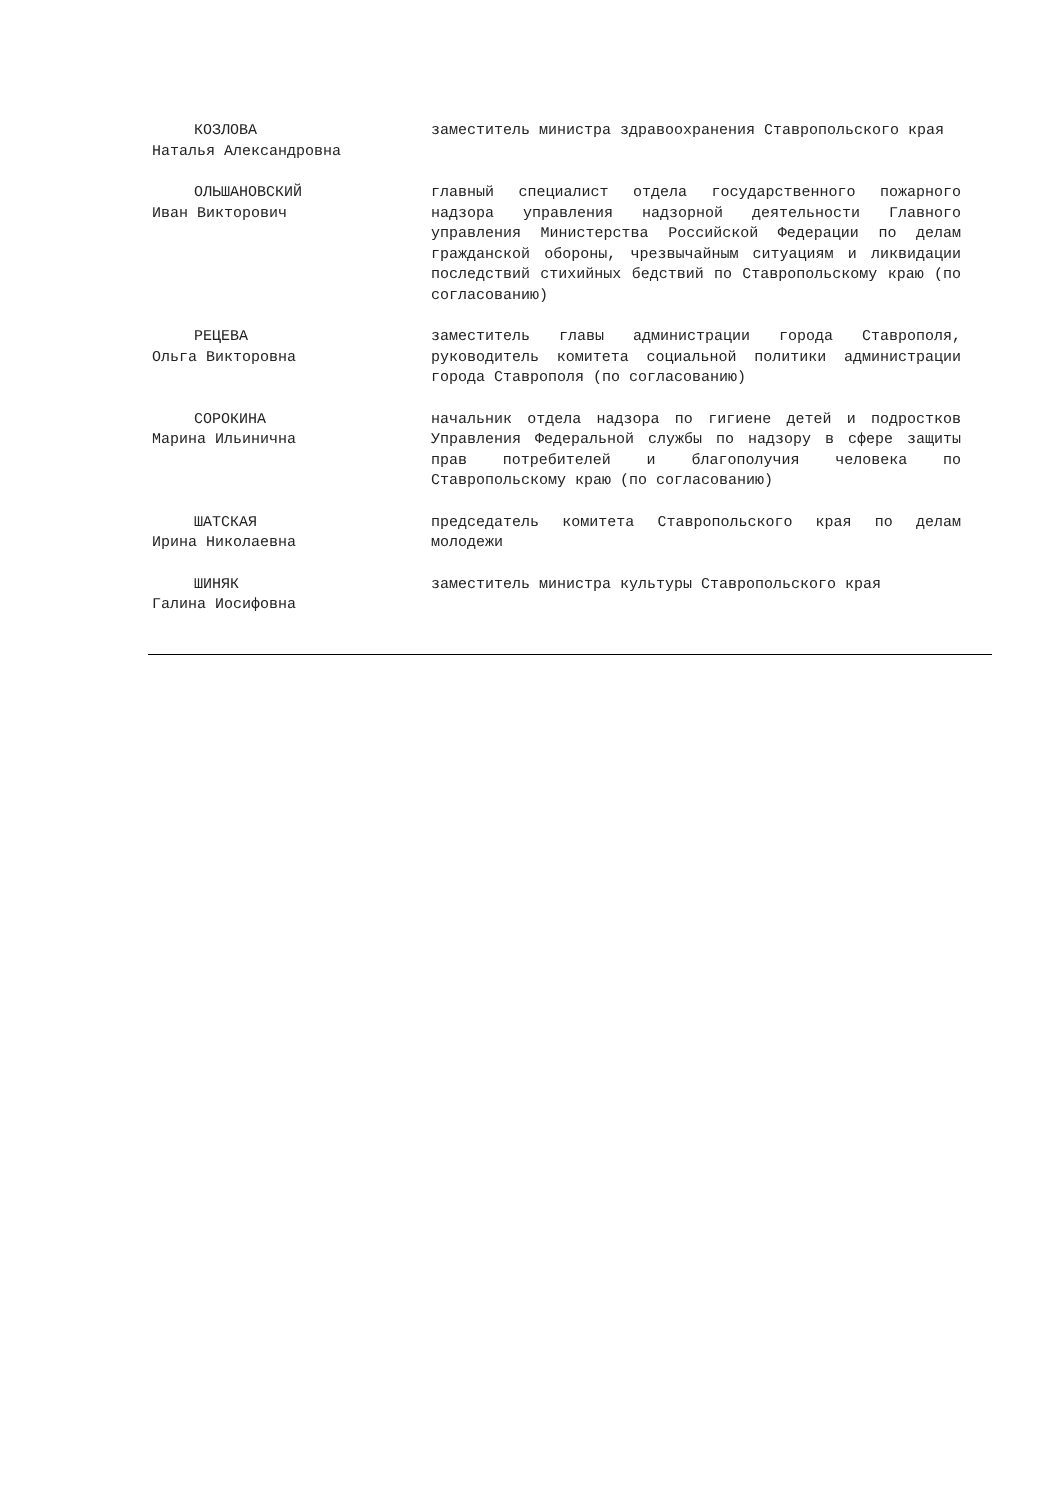КОЗЛОВА
Наталья Александровна
заместитель министра здравоохранения Ставропольского края
ОЛЬШАНОВСКИЙ
Иван Викторович
главный специалист отдела государственного пожарного надзора управления надзорной деятельности Главного управления Министерства Российской Федерации по делам гражданской обороны, чрезвычайным ситуациям и ликвидации последствий стихийных бедствий по Ставропольскому краю (по согласованию)
РЕЦЕВА
Ольга Викторовна
заместитель главы администрации города Ставрополя, руководитель комитета социальной политики администрации города Ставрополя (по согласованию)
СОРОКИНА
Марина Ильинична
начальник отдела надзора по гигиене детей и подростков Управления Федеральной службы по надзору в сфере защиты прав потребителей и благополучия человека по Ставропольскому краю (по согласованию)
ШАТСКАЯ
Ирина Николаевна
председатель комитета Ставропольского края по делам молодежи
ШИНЯК
Галина Иосифовна
заместитель министра культуры Ставропольского края